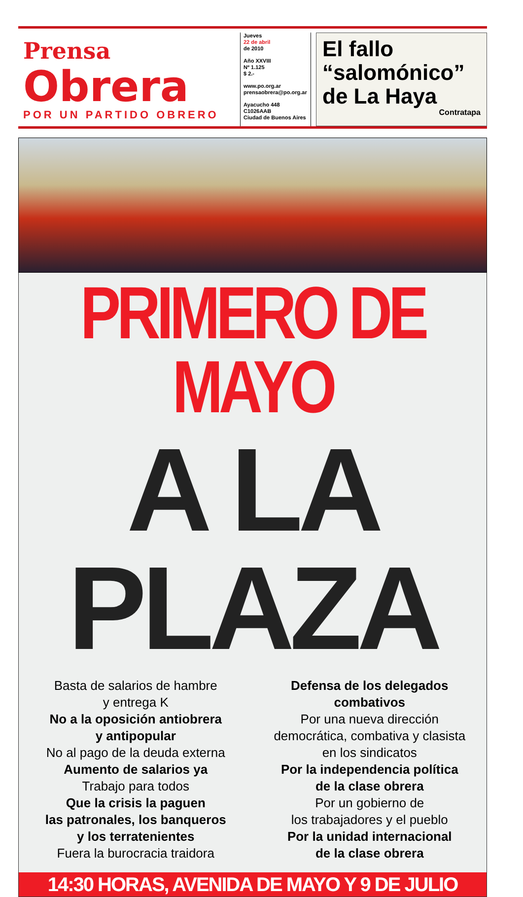Prensa
Obrera
POR UN PARTIDO OBRERO
Jueves
22 de abril
de 2010
Año XXVIII
Nº 1.125
$ 2.-
www.po.org.ar
prensaobrera@po.org.ar
Ayacucho 448
C1026AAB
Ciudad de Buenos Aires
El fallo
“salomónico”
de La Haya
Contratapa
PRIMERO DE MAYO
A LA PLAZA
Basta de salarios de hambre
y entrega K
No a la oposición antiobrera
y antipopular
No al pago de la deuda externa
Aumento de salarios ya
Trabajo para todos
Que la crisis la paguen
las patronales, los banqueros
y los terratenientes
Fuera la burocracia traidora
Defensa de los delegados
combativos
Por una nueva dirección
democrática, combativa y clasista
en los sindicatos
Por la independencia política
de la clase obrera
Por un gobierno de
los trabajadores y el pueblo
Por la unidad internacional
de la clase obrera
14:30 HORAS, AVENIDA DE MAYO Y 9 DE JULIO